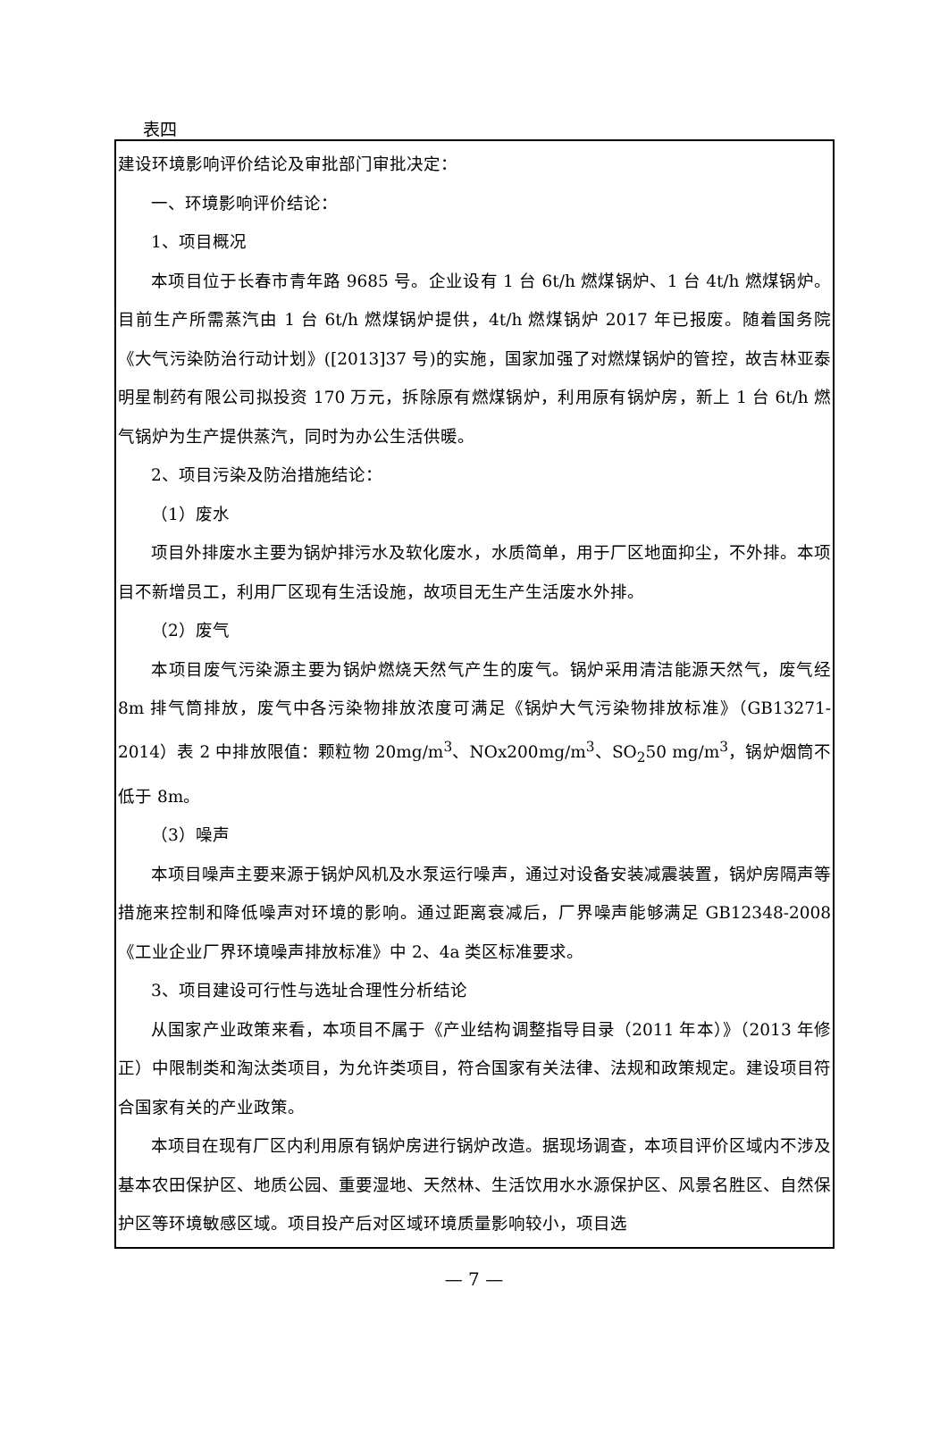表四
| 建设环境影响评价结论及审批部门审批决定： 一、环境影响评价结论： 1、项目概况 本项目位于长春市青年路 9685 号。企业设有 1 台 6t/h 燃煤锅炉、1 台 4t/h 燃煤锅炉。目前生产所需蒸汽由 1 台 6t/h 燃煤锅炉提供，4t/h 燃煤锅炉 2017 年已报废。随着国务院《大气污染防治行动计划》([2013]37 号)的实施，国家加强了对燃煤锅炉的管控，故吉林亚泰明星制药有限公司拟投资 170 万元，拆除原有燃煤锅炉，利用原有锅炉房，新上 1 台 6t/h 燃气锅炉为生产提供蒸汽，同时为办公生活供暖。 2、项目污染及防治措施结论： （1）废水 项目外排废水主要为锅炉排污水及软化废水，水质简单，用于厂区地面抑尘，不外排。本项目不新增员工，利用厂区现有生活设施，故项目无生产生活废水外排。 （2）废气 本项目废气污染源主要为锅炉燃烧天然气产生的废气。锅炉采用清洁能源天然气，废气经 8m 排气筒排放，废气中各污染物排放浓度可满足《锅炉大气污染物排放标准》（GB13271-2014）表 2 中排放限值：颗粒物 20mg/m<sup>3</sup>、NOx200mg/m<sup>3</sup>、SO<sub>2</sub>50 mg/m<sup>3</sup>，锅炉烟筒不低于 8m。 （3）噪声 本项目噪声主要来源于锅炉风机及水泵运行噪声，通过对设备安装减震装置，锅炉房隔声等措施来控制和降低噪声对环境的影响。通过距离衰减后，厂界噪声能够满足 GB12348-2008《工业企业厂界环境噪声排放标准》中 2、4a 类区标准要求。 3、项目建设可行性与选址合理性分析结论 从国家产业政策来看，本项目不属于《产业结构调整指导目录（2011 年本）》（2013 年修正）中限制类和淘汰类项目，为允许类项目，符合国家有关法律、法规和政策规定。建设项目符合国家有关的产业政策。 本项目在现有厂区内利用原有锅炉房进行锅炉改造。据现场调查，本项目评价区域内不涉及基本农田保护区、地质公园、重要湿地、天然林、生活饮用水水源保护区、风景名胜区、自然保护区等环境敏感区域。项目投产后对区域环境质量影响较小，项目选 |
— 7 —